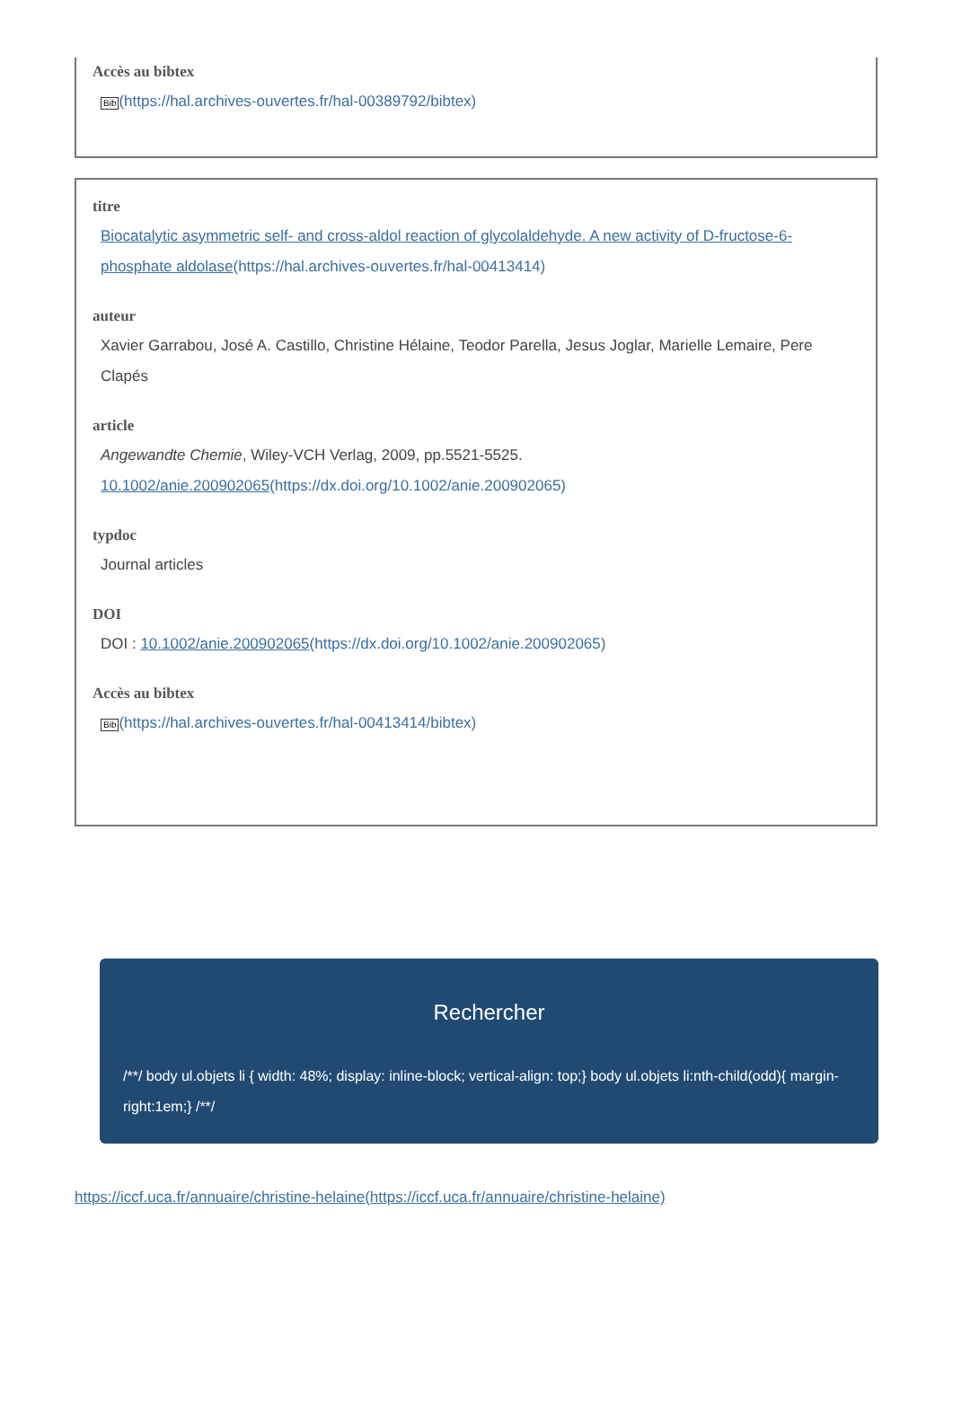Accès au bibtex
Bib(https://hal.archives-ouvertes.fr/hal-00389792/bibtex)
titre
Biocatalytic asymmetric self- and cross-aldol reaction of glycolaldehyde. A new activity of D-fructose-6-phosphate aldolase(https://hal.archives-ouvertes.fr/hal-00413414)
auteur
Xavier Garrabou, José A. Castillo, Christine Hélaine, Teodor Parella, Jesus Joglar, Marielle Lemaire, Pere Clapés
article
Angewandte Chemie, Wiley-VCH Verlag, 2009, pp.5521-5525. 10.1002/anie.200902065(https://dx.doi.org/10.1002/anie.200902065)
typdoc
Journal articles
DOI
DOI : 10.1002/anie.200902065(https://dx.doi.org/10.1002/anie.200902065)
Accès au bibtex
Bib(https://hal.archives-ouvertes.fr/hal-00413414/bibtex)
Rechercher
/**/ body ul.objets li { width: 48%; display: inline-block; vertical-align: top;} body ul.objets li:nth-child(odd){ margin-right:1em;} /**/
https://iccf.uca.fr/annuaire/christine-helaine(https://iccf.uca.fr/annuaire/christine-helaine)